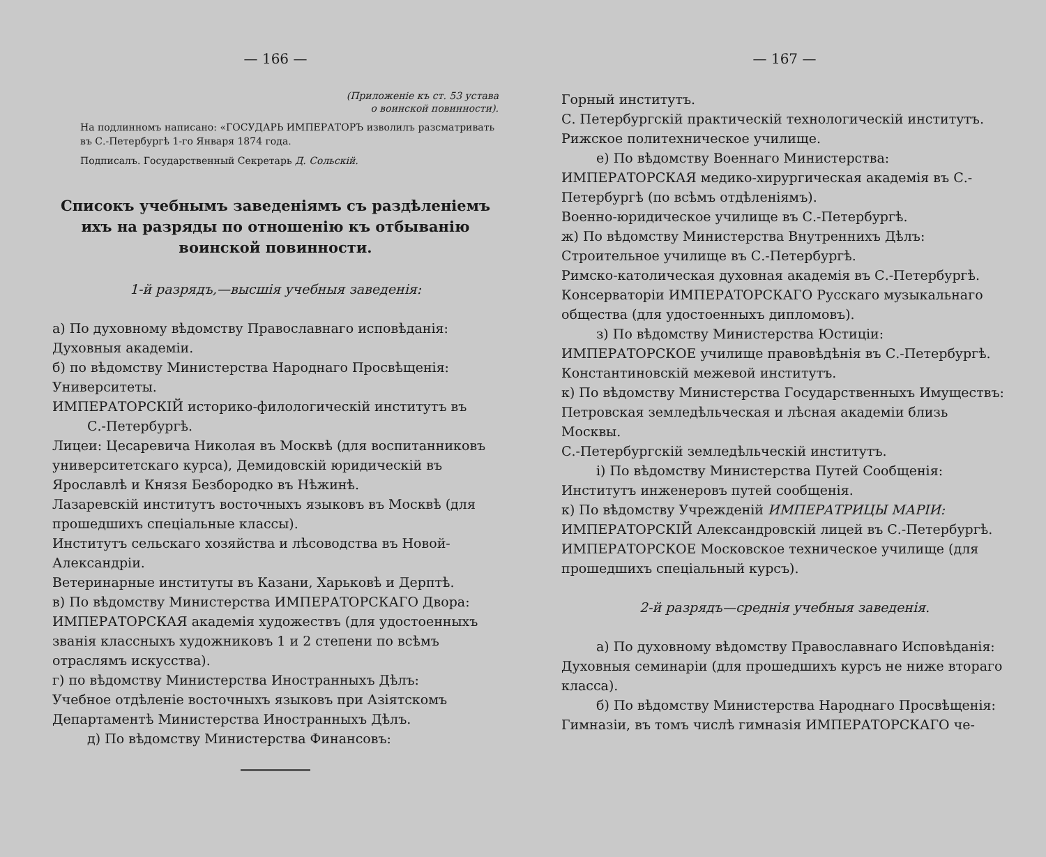— 166 —
(Приложеніе къ ст. 53 устава
о воинской повинности).
На подлинномъ написано: «ГОСУДАРЬ ИМПЕРАТОРЪ изволилъ разсматривать въ С.-Петербургѣ 1-го Января 1874 года.
Подписалъ. Государственный Секретарь Д. Сольскій.
Списокъ учебнымъ заведеніямъ съ раздѣленіемъ ихъ на разряды по отношенію къ отбыванію воинской повинности.
1-й разрядъ,—высшія учебныя заведенія:
а) По духовному вѣдомству Православнаго исповѣданія:
Духовныя академіи.
б) по вѣдомству Министерства Народнаго Просвѣщенія:
Университеты.
ИМПЕРАТОРСКІЙ историко-филологическій институтъ въ
С.-Петербургѣ.
Лицеи: Цесаревича Николая въ Москвѣ (для воспитанниковъ университетскаго курса), Демидовскій юридическій въ Ярославлѣ и Князя Безбородко въ Нѣжинѣ.
Лазаревскій институтъ восточныхъ языковъ въ Москвѣ (для прошедшихъ спеціальные классы).
Институтъ сельскаго хозяйства и лѣсоводства въ Новой-Александріи.
Ветеринарные институты въ Казани, Харьковѣ и Дерптѣ.
в) По вѣдомству Министерства ИМПЕРАТОРСКАГО Двора:
ИМПЕРАТОРСКАЯ академія художествъ (для удостоенныхъ званія классныхъ художниковъ 1 и 2 степени по всѣмъ отраслямъ искусства).
г) по вѣдомству Министерства Иностранныхъ Дѣлъ:
Учебное отдѣленіе восточныхъ языковъ при Азіятскомъ Департаментѣ Министерства Иностранныхъ Дѣлъ.
д) По вѣдомству Министерства Финансовъ:
— 167 —
Горный институтъ.
С. Петербургскій практическій технологическій институтъ.
Рижское политехническое училище.
е) По вѣдомству Военнаго Министерства:
ИМПЕРАТОРСКАЯ медико-хирургическая академія въ С.-Петербургѣ (по всѣмъ отдѣленіямъ).
Военно-юридическое училище въ С.-Петербургѣ.
ж) По вѣдомству Министерства Внутреннихъ Дѣлъ:
Строительное училище въ С.-Петербургѣ.
Римско-католическая духовная академія въ С.-Петербургѣ.
Консерваторіи ИМПЕРАТОРСКАГО Русскаго музыкальнаго общества (для удостоенныхъ дипломовъ).
з) По вѣдомству Министерства Юстиціи:
ИМПЕРАТОРСКОЕ училище правовѣдѣнія въ С.-Петербургѣ.
Константиновскій межевой институтъ.
к) По вѣдомству Министерства Государственныхъ Имуществъ:
Петровская земледѣльческая и лѣсная академіи близь Москвы.
С.-Петербургскій земледѣльческій институтъ.
і) По вѣдомству Министерства Путей Сообщенія:
Институтъ инженеровъ путей сообщенія.
к) По вѣдомству Учрежденій ИМПЕРАТРИЦЫ МАРІИ:
ИМПЕРАТОРСКІЙ Александровскій лицей въ С.-Петербургѣ.
ИМПЕРАТОРСКОЕ Московское техническое училище (для прошедшихъ спеціальный курсъ).
2-й разрядъ—среднія учебныя заведенія.
а) По духовному вѣдомству Православнаго Исповѣданія:
Духовныя семинаріи (для прошедшихъ курсъ не ниже втораго класса).
б) По вѣдомству Министерства Народнаго Просвѣщенія:
Гимназіи, въ томъ числѣ гимназія ИМПЕРАТОРСКАГО че-